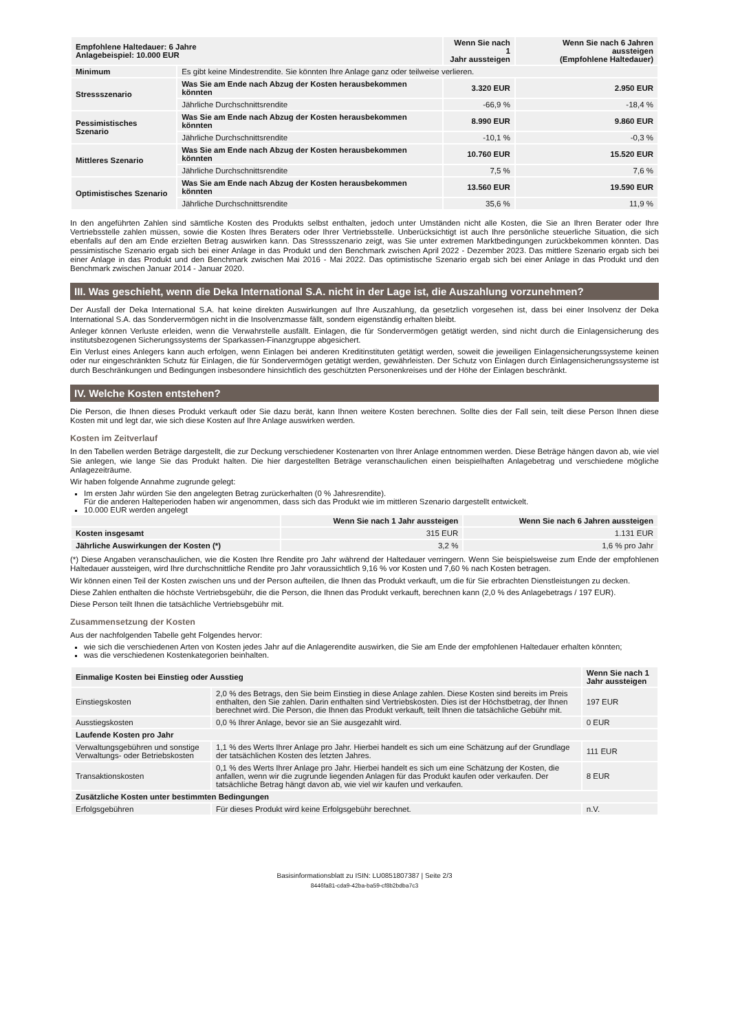| Empfohlene Haltedauer: 6 Jahre Anlagebeispiel: 10.000 EUR | | Wenn Sie nach 1 Jahr aussteigen | Wenn Sie nach 6 Jahren aussteigen (Empfohlene Haltedauer) |
| --- | --- | --- | --- |
| Minimum | Es gibt keine Mindestrendite. Sie könnten Ihre Anlage ganz oder teilweise verlieren. | | |
| Stressszenario | Was Sie am Ende nach Abzug der Kosten herausbekommen könnten | 3.320 EUR | 2.950 EUR |
| | Jährliche Durchschnittsrendite | -66,9 % | -18,4 % |
| Pessimistisches Szenario | Was Sie am Ende nach Abzug der Kosten herausbekommen könnten | 8.990 EUR | 9.860 EUR |
| | Jährliche Durchschnittsrendite | -10,1 % | -0,3 % |
| Mittleres Szenario | Was Sie am Ende nach Abzug der Kosten herausbekommen könnten | 10.760 EUR | 15.520 EUR |
| | Jährliche Durchschnittsrendite | 7,5 % | 7,6 % |
| Optimistisches Szenario | Was Sie am Ende nach Abzug der Kosten herausbekommen könnten | 13.560 EUR | 19.590 EUR |
| | Jährliche Durchschnittsrendite | 35,6 % | 11,9 % |
In den angeführten Zahlen sind sämtliche Kosten des Produkts selbst enthalten, jedoch unter Umständen nicht alle Kosten, die Sie an Ihren Berater oder Ihre Vertriebsstelle zahlen müssen, sowie die Kosten Ihres Beraters oder Ihrer Vertriebsstelle. Unberücksichtigt ist auch Ihre persönliche steuerliche Situation, die sich ebenfalls auf den am Ende erzielten Betrag auswirken kann. Das Stressszenario zeigt, was Sie unter extremen Marktbedingungen zurückbekommen könnten. Das pessimistische Szenario ergab sich bei einer Anlage in das Produkt und den Benchmark zwischen April 2022 - Dezember 2023. Das mittlere Szenario ergab sich bei einer Anlage in das Produkt und den Benchmark zwischen Mai 2016 - Mai 2022. Das optimistische Szenario ergab sich bei einer Anlage in das Produkt und den Benchmark zwischen Januar 2014 - Januar 2020.
III. Was geschieht, wenn die Deka International S.A. nicht in der Lage ist, die Auszahlung vorzunehmen?
Der Ausfall der Deka International S.A. hat keine direkten Auswirkungen auf Ihre Auszahlung, da gesetzlich vorgesehen ist, dass bei einer Insolvenz der Deka International S.A. das Sondervermögen nicht in die Insolvenzmasse fällt, sondern eigenständig erhalten bleibt.
Anleger können Verluste erleiden, wenn die Verwahrstelle ausfällt. Einlagen, die für Sondervermögen getätigt werden, sind nicht durch die Einlagensicherung des institutsbezogenen Sicherungssystems der Sparkassen-Finanzgruppe abgesichert.
Ein Verlust eines Anlegers kann auch erfolgen, wenn Einlagen bei anderen Kreditinstituten getätigt werden, soweit die jeweiligen Einlagensicherungssysteme keinen oder nur eingeschränkten Schutz für Einlagen, die für Sondervermögen getätigt werden, gewährleisten. Der Schutz von Einlagen durch Einlagensicherungssysteme ist durch Beschränkungen und Bedingungen insbesondere hinsichtlich des geschützten Personenkreises und der Höhe der Einlagen beschränkt.
IV. Welche Kosten entstehen?
Die Person, die Ihnen dieses Produkt verkauft oder Sie dazu berät, kann Ihnen weitere Kosten berechnen. Sollte dies der Fall sein, teilt diese Person Ihnen diese Kosten mit und legt dar, wie sich diese Kosten auf Ihre Anlage auswirken werden.
Kosten im Zeitverlauf
In den Tabellen werden Beträge dargestellt, die zur Deckung verschiedener Kostenarten von Ihrer Anlage entnommen werden. Diese Beträge hängen davon ab, wie viel Sie anlegen, wie lange Sie das Produkt halten. Die hier dargestellten Beträge veranschaulichen einen beispielhaften Anlagebetrag und verschiedene mögliche Anlagezeiträume.
Wir haben folgende Annahme zugrunde gelegt:
Im ersten Jahr würden Sie den angelegten Betrag zurückerhalten (0 % Jahresrendite).
Für die anderen Halteperioden haben wir angenommen, dass sich das Produkt wie im mittleren Szenario dargestellt entwickelt.
10.000 EUR werden angelegt
| | Wenn Sie nach 1 Jahr aussteigen | Wenn Sie nach 6 Jahren aussteigen |
| --- | --- | --- |
| Kosten insgesamt | 315 EUR | 1.131 EUR |
| Jährliche Auswirkungen der Kosten (*) | 3,2 % | 1,6 % pro Jahr |
(*) Diese Angaben veranschaulichen, wie die Kosten Ihre Rendite pro Jahr während der Haltedauer verringern. Wenn Sie beispielsweise zum Ende der empfohlenen Haltedauer aussteigen, wird Ihre durchschnittliche Rendite pro Jahr voraussichtlich 9,16 % vor Kosten und 7,60 % nach Kosten betragen.
Wir können einen Teil der Kosten zwischen uns und der Person aufteilen, die Ihnen das Produkt verkauft, um die für Sie erbrachten Dienstleistungen zu decken.
Diese Zahlen enthalten die höchste Vertriebsgebühr, die die Person, die Ihnen das Produkt verkauft, berechnen kann (2,0 % des Anlagebetrags / 197 EUR).
Diese Person teilt Ihnen die tatsächliche Vertriebsgebühr mit.
Zusammensetzung der Kosten
Aus der nachfolgenden Tabelle geht Folgendes hervor:
wie sich die verschiedenen Arten von Kosten jedes Jahr auf die Anlagerendite auswirken, die Sie am Ende der empfohlenen Haltedauer erhalten könnten;
was die verschiedenen Kostenkategorien beinhalten.
| Einmalige Kosten bei Einstieg oder Ausstieg | | Wenn Sie nach 1 Jahr aussteigen |
| --- | --- | --- |
| Einstiegskosten | 2,0 % des Betrags, den Sie beim Einstieg in diese Anlage zahlen. Diese Kosten sind bereits im Preis enthalten, den Sie zahlen. Darin enthalten sind Vertriebskosten. Dies ist der Höchstbetrag, der Ihnen berechnet wird. Die Person, die Ihnen das Produkt verkauft, teilt Ihnen die tatsächliche Gebühr mit. | 197 EUR |
| Ausstiegskosten | 0,0 % Ihrer Anlage, bevor sie an Sie ausgezahlt wird. | 0 EUR |
| Laufende Kosten pro Jahr | | |
| Verwaltungsgebühren und sonstige Verwaltungs- oder Betriebskosten | 1,1 % des Werts Ihrer Anlage pro Jahr. Hierbei handelt es sich um eine Schätzung auf der Grundlage der tatsächlichen Kosten des letzten Jahres. | 111 EUR |
| Transaktionskosten | 0,1 % des Werts Ihrer Anlage pro Jahr. Hierbei handelt es sich um eine Schätzung der Kosten, die anfallen, wenn wir die zugrunde liegenden Anlagen für das Produkt kaufen oder verkaufen. Der tatsächliche Betrag hängt davon ab, wie viel wir kaufen und verkaufen. | 8 EUR |
| Zusätzliche Kosten unter bestimmten Bedingungen | | |
| Erfolgsgebühren | Für dieses Produkt wird keine Erfolgsgebühr berechnet. | n.V. |
Basisinformationsblatt zu ISIN: LU0851807387 | Seite 2/3
8446fa81-cda9-42ba-ba59-cf8b2bdba7c3